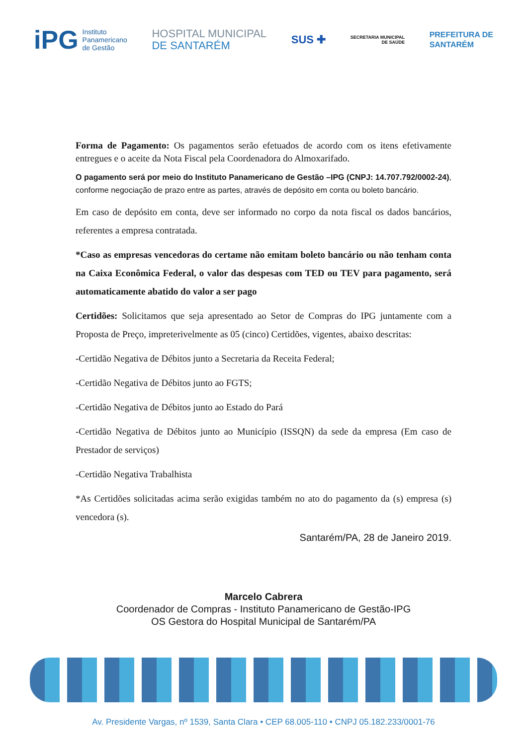iPG Instituto
Panamericano
de Gestão
HOSPITAL MUNICIPAL
DE SANTARÉM
SUS ✚
SECRETARIA MUNICIPAL
DE SAÚDE
PREFEITURA DE
SANTARÉM
Forma de Pagamento: Os pagamentos serão efetuados de acordo com os itens efetivamente entregues e o aceite da Nota Fiscal pela Coordenadora do Almoxarifado.
O pagamento será por meio do Instituto Panamericano de Gestão –IPG (CNPJ: 14.707.792/0002-24), conforme negociação de prazo entre as partes, através de depósito em conta ou boleto bancário.
Em caso de depósito em conta, deve ser informado no corpo da nota fiscal os dados bancários, referentes a empresa contratada.
*Caso as empresas vencedoras do certame não emitam boleto bancário ou não tenham conta na Caixa Econômica Federal, o valor das despesas com TED ou TEV para pagamento, será automaticamente abatido do valor a ser pago
Certidões: Solicitamos que seja apresentado ao Setor de Compras do IPG juntamente com a Proposta de Preço, impreterivelmente as 05 (cinco) Certidões, vigentes, abaixo descritas:
-Certidão Negativa de Débitos junto a Secretaria da Receita Federal;
-Certidão Negativa de Débitos junto ao FGTS;
-Certidão Negativa de Débitos junto ao Estado do Pará
-Certidão Negativa de Débitos junto ao Município (ISSQN) da sede da empresa (Em caso de Prestador de serviços)
-Certidão Negativa Trabalhista
*As Certidões solicitadas acima serão exigidas também no ato do pagamento da (s) empresa (s) vencedora (s).
Santarém/PA, 28 de Janeiro 2019.
Marcelo Cabrera
Coordenador de Compras - Instituto Panamericano de Gestão-IPG
OS Gestora do Hospital Municipal de Santarém/PA
Av. Presidente Vargas, nº 1539, Santa Clara • CEP 68.005-110 • CNPJ 05.182.233/0001-76